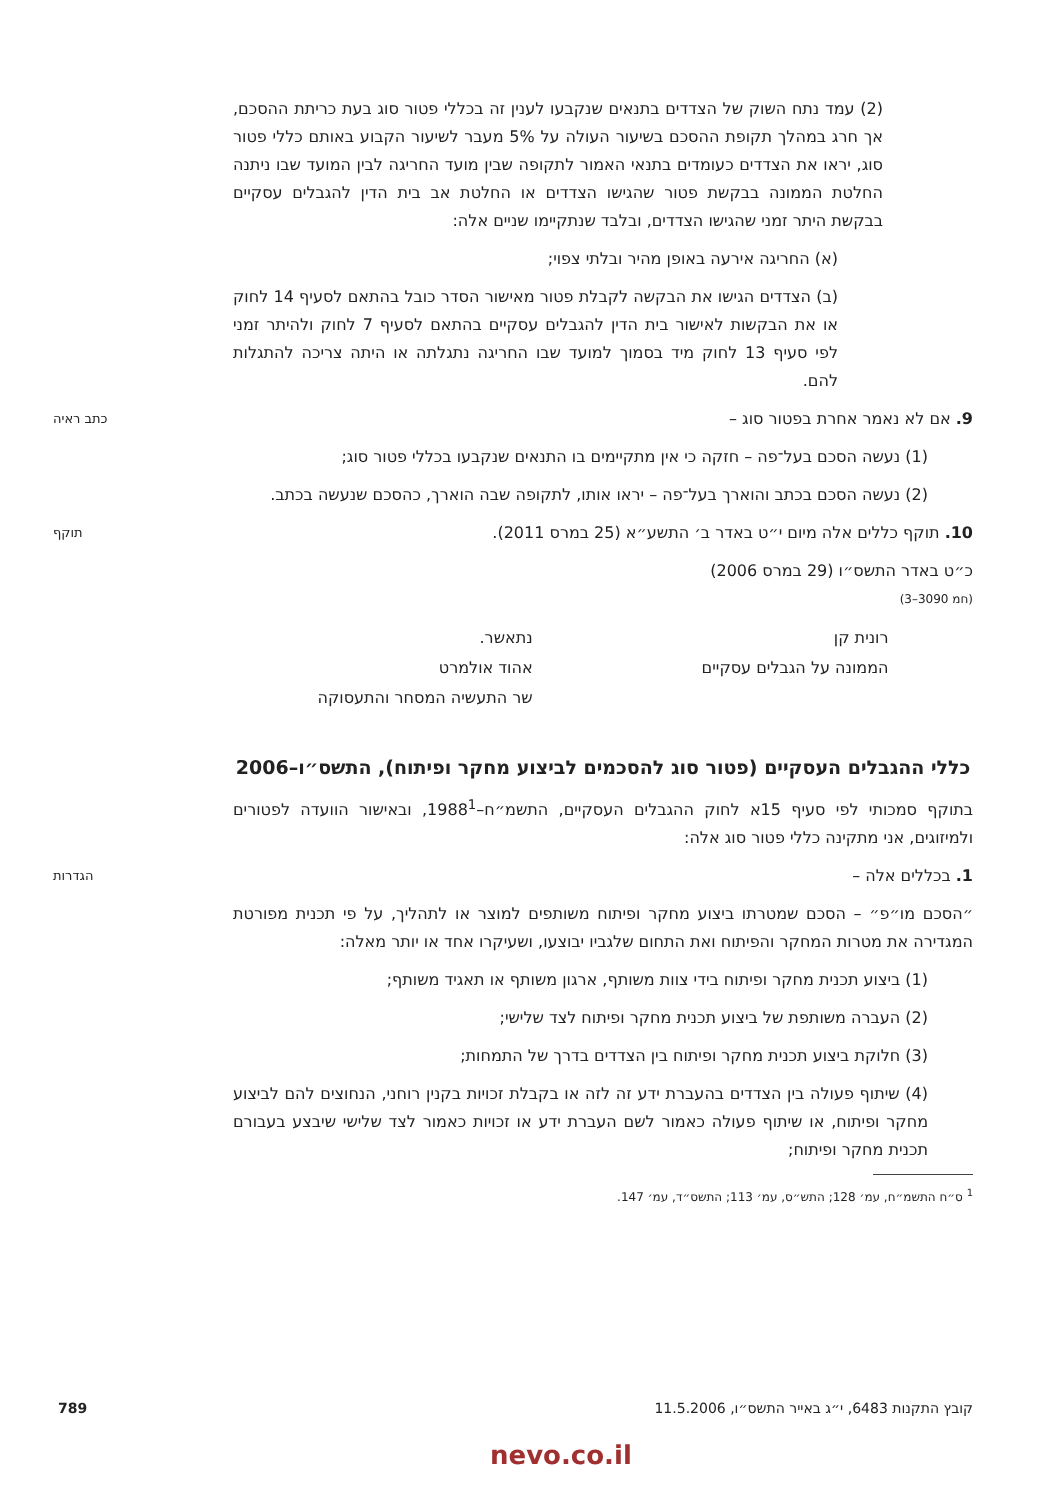(2) עמד נתח השוק של הצדדים בתנאים שנקבעו לענין זה בכללי פטור סוג בעת כריתת ההסכם, אך חרג במהלך תקופת ההסכם בשיעור העולה על 5% מעבר לשיעור הקבוע באותם כללי פטור סוג, יראו את הצדדים כעומדים בתנאי האמור לתקופה שבין מועד החריגה לבין המועד שבו ניתנה החלטת הממונה בבקשת פטור שהגישו הצדדים או החלטת אב בית הדין להגבלים עסקיים בבקשת היתר זמני שהגישו הצדדים, ובלבד שנתקיימו שניים אלה:
(א) החריגה אירעה באופן מהיר ובלתי צפוי;
(ב) הצדדים הגישו את הבקשה לקבלת פטור מאישור הסדר כובל בהתאם לסעיף 14 לחוק או את הבקשות לאישור בית הדין להגבלים עסקיים בהתאם לסעיף 7 לחוק ולהיתר זמני לפי סעיף 13 לחוק מיד בסמוך למועד שבו החריגה נתגלתה או היתה צריכה להתגלות להם.
כתב ראיה
9. אם לא נאמר אחרת בפטור סוג –
(1) נעשה הסכם בעל־פה – חזקה כי אין מתקיימים בו התנאים שנקבעו בכללי פטור סוג;
(2) נעשה הסכם בכתב והוארך בעל־פה – יראו אותו, לתקופה שבה הוארך, כהסכם שנעשה בכתב.
תוקף
10. תוקף כללים אלה מיום י״ט באדר ב׳ התשע״א (25 במרס 2011).
כ״ט באדר התשס״ו (29 במרס 2006)
(חמ 3090–3)
רונית קן
הממונה על הגבלים עסקיים
נתאשר.
אהוד אולמרט
שר התעשיה המסחר והתעסוקה
כללי ההגבלים העסקיים (פטור סוג להסכמים לביצוע מחקר ופיתוח), התשס״ו–2006
בתוקף סמכותי לפי סעיף 15א לחוק ההגבלים העסקיים, התשמ״ח–1988<sup>1</sup>, ובאישור הוועדה לפטורים ולמיזוגים, אני מתקינה כללי פטור סוג אלה:
הגדרות
1. בכללים אלה –
״הסכם מו״פ״ – הסכם שמטרתו ביצוע מחקר ופיתוח משותפים למוצר או לתהליך, על פי תכנית מפורטת המגדירה את מטרות המחקר והפיתוח ואת התחום שלגביו יבוצעו, ושעיקרו אחד או יותר מאלה:
(1) ביצוע תכנית מחקר ופיתוח בידי צוות משותף, ארגון משותף או תאגיד משותף;
(2) העברה משותפת של ביצוע תכנית מחקר ופיתוח לצד שלישי;
(3) חלוקת ביצוע תכנית מחקר ופיתוח בין הצדדים בדרך של התמחות;
(4) שיתוף פעולה בין הצדדים בהעברת ידע זה לזה או בקבלת זכויות בקנין רוחני, הנחוצים להם לביצוע מחקר ופיתוח, או שיתוף פעולה כאמור לשם העברת ידע או זכויות כאמור לצד שלישי שיבצע בעבורם תכנית מחקר ופיתוח;
<sup>1</sup> ס״ח התשמ״ח, עמ׳ 128; התש״ס, עמ׳ 113; התשס״ד, עמ׳ 147.
קובץ התקנות 6483, י״ג באייר התשס״ו, 11.5.2006 789
nevo.co.il